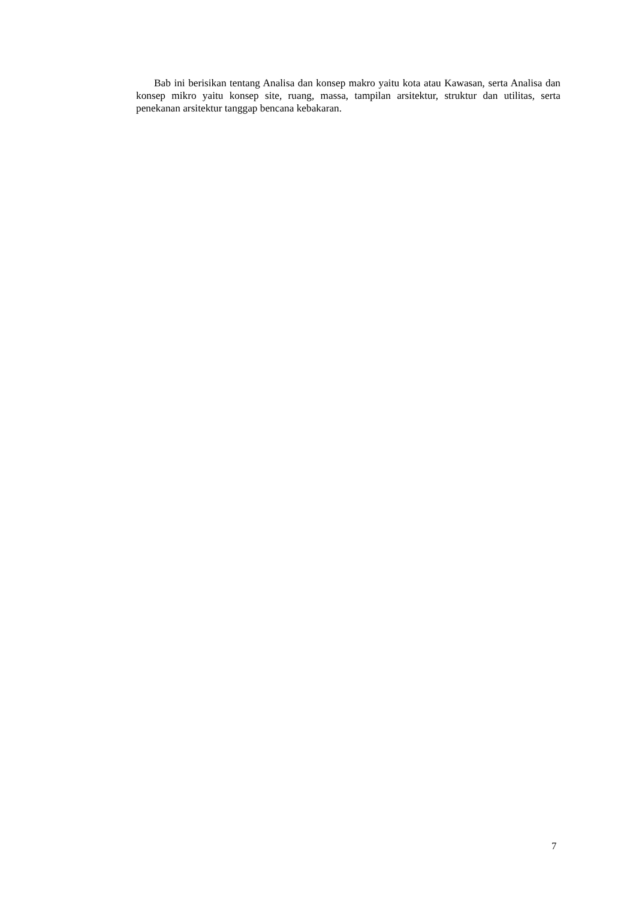Bab ini berisikan tentang Analisa dan konsep makro yaitu kota atau Kawasan, serta Analisa dan konsep mikro yaitu konsep site, ruang, massa, tampilan arsitektur, struktur dan utilitas, serta penekanan arsitektur tanggap bencana kebakaran.
7